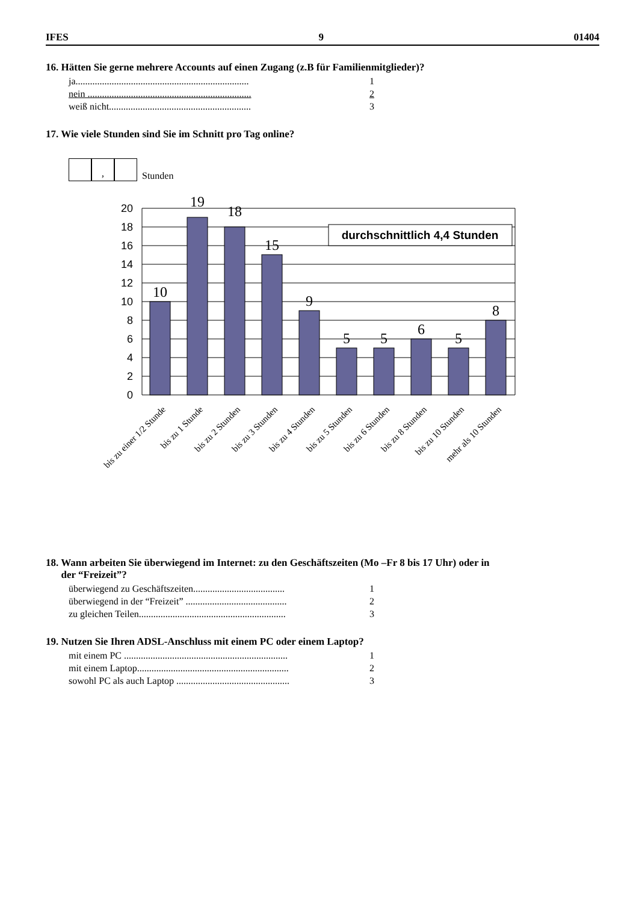IFES 9 01404
16. Hätten Sie gerne mehrere Accounts auf einen Zugang (z.B für Familienmitglieder)?
ja........................................................................ 1
nein .................................................................... 2
weiß nicht........................................................... 3
17. Wie viele Stunden sind Sie im Schnitt pro Tag online?
, Stunden
20
18
16
14
12
10
8
6
4
2
0
10
19
18
15
9
5
5
6
5
8
durchschnittlich 4,4 Stunden
bis zu einer 1/2 Stunde
bis zu 1 Stunde
bis zu 2 Stunden
bis zu 3 Stunden
bis zu 4 Stunden
bis zu 5 Stunden
bis zu 6 Stunden
bis zu 8 Stunden
bis zu 10 Stunden
mehr als 10 Stunden
18. Wann arbeiten Sie überwiegend im Internet: zu den Geschäftszeiten (Mo –Fr 8 bis 17 Uhr) oder in
der “Freizeit”?
überwiegend zu Geschäftszeiten...................................... 1
überwiegend in der “Freizeit” .......................................... 2
zu gleichen Teilen............................................................. 3
19. Nutzen Sie Ihren ADSL-Anschluss mit einem PC oder einem Laptop?
mit einem PC .................................................................... 1
mit einem Laptop............................................................... 2
sowohl PC als auch Laptop ............................................... 3